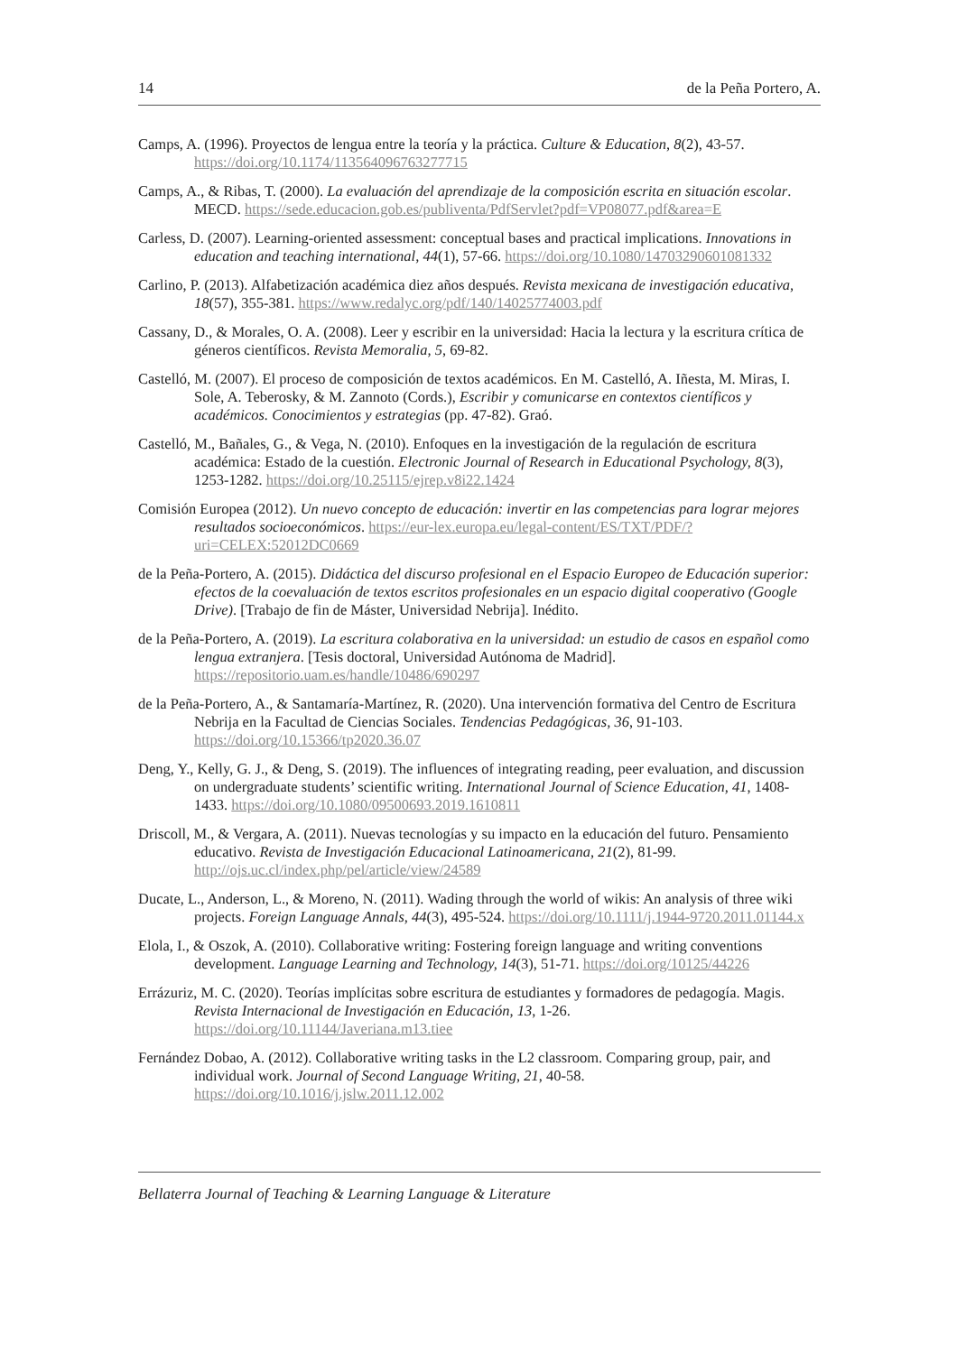14 de la Peña Portero, A.
Camps, A. (1996). Proyectos de lengua entre la teoría y la práctica. Culture & Education, 8(2), 43-57. https://doi.org/10.1174/113564096763277715
Camps, A., & Ribas, T. (2000). La evaluación del aprendizaje de la composición escrita en situación escolar. MECD. https://sede.educacion.gob.es/publiventa/PdfServlet?pdf=VP08077.pdf&area=E
Carless, D. (2007). Learning-oriented assessment: conceptual bases and practical implications. Innovations in education and teaching international, 44(1), 57-66. https://doi.org/10.1080/14703290601081332
Carlino, P. (2013). Alfabetización académica diez años después. Revista mexicana de investigación educativa, 18(57), 355-381. https://www.redalyc.org/pdf/140/14025774003.pdf
Cassany, D., & Morales, O. A. (2008). Leer y escribir en la universidad: Hacia la lectura y la escritura crítica de géneros científicos. Revista Memoralia, 5, 69-82.
Castelló, M. (2007). El proceso de composición de textos académicos. En M. Castelló, A. Iñesta, M. Miras, I. Sole, A. Teberosky, & M. Zannoto (Cords.), Escribir y comunicarse en contextos científicos y académicos. Conocimientos y estrategias (pp. 47-82). Graó.
Castelló, M., Bañales, G., & Vega, N. (2010). Enfoques en la investigación de la regulación de escritura académica: Estado de la cuestión. Electronic Journal of Research in Educational Psychology, 8(3), 1253-1282. https://doi.org/10.25115/ejrep.v8i22.1424
Comisión Europea (2012). Un nuevo concepto de educación: invertir en las competencias para lograr mejores resultados socioeconómicos. https://eur-lex.europa.eu/legal-content/ES/TXT/PDF/?uri=CELEX:52012DC0669
de la Peña-Portero, A. (2015). Didáctica del discurso profesional en el Espacio Europeo de Educación superior: efectos de la coevaluación de textos escritos profesionales en un espacio digital cooperativo (Google Drive). [Trabajo de fin de Máster, Universidad Nebrija]. Inédito.
de la Peña-Portero, A. (2019). La escritura colaborativa en la universidad: un estudio de casos en español como lengua extranjera. [Tesis doctoral, Universidad Autónoma de Madrid]. https://repositorio.uam.es/handle/10486/690297
de la Peña-Portero, A., & Santamaría-Martínez, R. (2020). Una intervención formativa del Centro de Escritura Nebrija en la Facultad de Ciencias Sociales. Tendencias Pedagógicas, 36, 91-103. https://doi.org/10.15366/tp2020.36.07
Deng, Y., Kelly, G. J., & Deng, S. (2019). The influences of integrating reading, peer evaluation, and discussion on undergraduate students’ scientific writing. International Journal of Science Education, 41, 1408-1433. https://doi.org/10.1080/09500693.2019.1610811
Driscoll, M., & Vergara, A. (2011). Nuevas tecnologías y su impacto en la educación del futuro. Pensamiento educativo. Revista de Investigación Educacional Latinoamericana, 21(2), 81-99. http://ojs.uc.cl/index.php/pel/article/view/24589
Ducate, L., Anderson, L., & Moreno, N. (2011). Wading through the world of wikis: An analysis of three wiki projects. Foreign Language Annals, 44(3), 495-524. https://doi.org/10.1111/j.1944-9720.2011.01144.x
Elola, I., & Oszok, A. (2010). Collaborative writing: Fostering foreign language and writing conventions development. Language Learning and Technology, 14(3), 51-71. https://doi.org/10125/44226
Errázuriz, M. C. (2020). Teorías implícitas sobre escritura de estudiantes y formadores de pedagogía. Magis. Revista Internacional de Investigación en Educación, 13, 1-26. https://doi.org/10.11144/Javeriana.m13.tiee
Fernández Dobao, A. (2012). Collaborative writing tasks in the L2 classroom. Comparing group, pair, and individual work. Journal of Second Language Writing, 21, 40-58. https://doi.org/10.1016/j.jslw.2011.12.002
Bellaterra Journal of Teaching & Learning Language & Literature